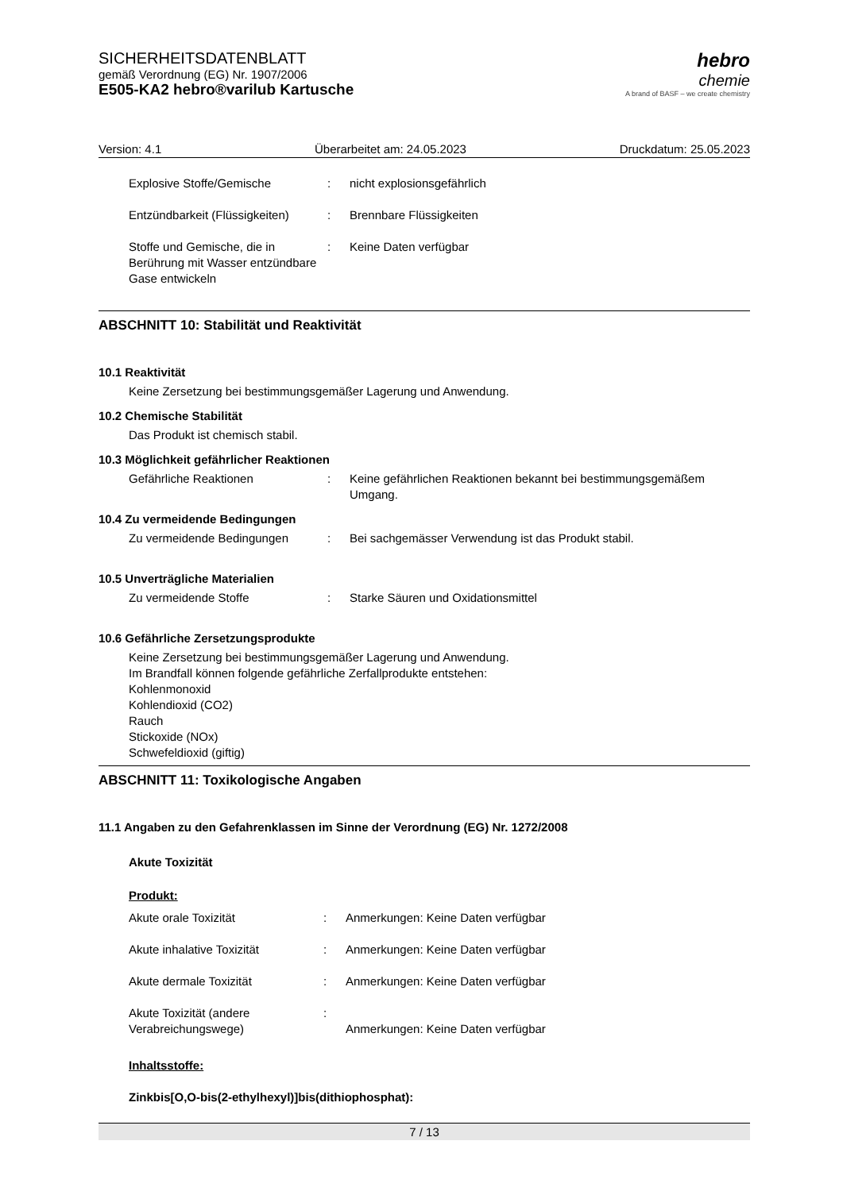SICHERHEITSDATENBLATT
gemäß Verordnung (EG) Nr. 1907/2006
E505-KA2 hebro®varilub Kartusche
hebro
chemie
A brand of BASF – we create chemistry
Version: 4.1 Überarbeitet am: 24.05.2023 Druckdatum: 25.05.2023
Explosive Stoffe/Gemische : nicht explosionsgefährlich
Entzündbarkeit (Flüssigkeiten)
: Brennbare Flüssigkeiten
Stoffe und Gemische, die in Berührung mit Wasser entzündbare Gase entwickeln
: Keine Daten verfügbar
ABSCHNITT 10: Stabilität und Reaktivität
10.1 Reaktivität
Keine Zersetzung bei bestimmungsgemäßer Lagerung und Anwendung.
10.2 Chemische Stabilität
Das Produkt ist chemisch stabil.
10.3 Möglichkeit gefährlicher Reaktionen
Gefährliche Reaktionen : Keine gefährlichen Reaktionen bekannt bei bestimmungsgemäßem Umgang.
10.4 Zu vermeidende Bedingungen
Zu vermeidende Bedingungen : Bei sachgemässer Verwendung ist das Produkt stabil.
10.5 Unverträgliche Materialien
Zu vermeidende Stoffe : Starke Säuren und Oxidationsmittel
10.6 Gefährliche Zersetzungsprodukte
Keine Zersetzung bei bestimmungsgemäßer Lagerung und Anwendung.
Im Brandfall können folgende gefährliche Zerfallprodukte entstehen:
Kohlenmonoxid
Kohlendioxid (CO2)
Rauch
Stickoxide (NOx)
Schwefeldioxid (giftig)
ABSCHNITT 11: Toxikologische Angaben
11.1 Angaben zu den Gefahrenklassen im Sinne der Verordnung (EG) Nr. 1272/2008
Akute Toxizität
Produkt:
Akute orale Toxizität : Anmerkungen: Keine Daten verfügbar
Akute inhalative Toxizität : Anmerkungen: Keine Daten verfügbar
Akute dermale Toxizität : Anmerkungen: Keine Daten verfügbar
Akute Toxizität (andere Verabreichungswege)
:
Anmerkungen: Keine Daten verfügbar
Inhaltsstoffe:
Zinkbis[O,O-bis(2-ethylhexyl)]bis(dithiophosphat):
7 / 13